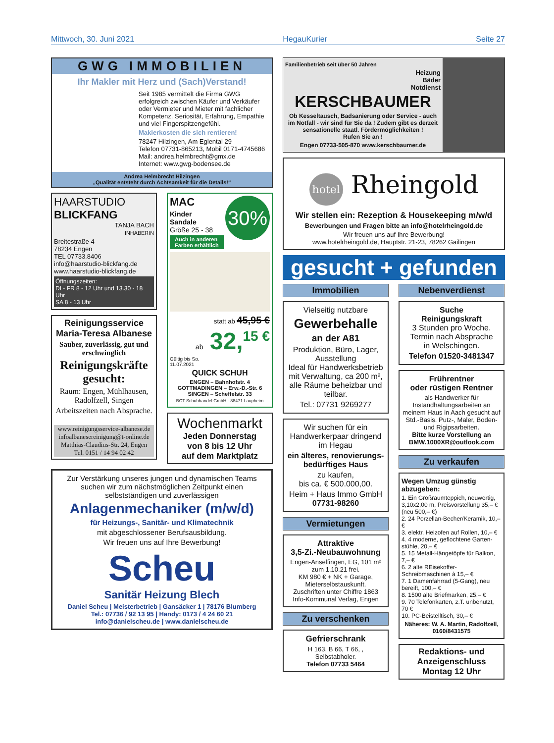Mittwoch, 30. Juni 2021 HegauKurier Seite 27
GWG IMMOBILIEN
Ihr Makler mit Herz und (Sach)Verstand!
Seit 1985 vermittelt die Firma GWG erfolgreich zwischen Käufer und Verkäufer oder Vermieter und Mieter mit fachlicher Kompetenz. Seriosität, Erfahrung, Empathie und viel Fingerspitzengefühl.
Maklerkosten die sich rentieren!
78247 Hilzingen, Am Eglental 29
Telefon 07731-865213, Mobil 0171-4745686
Mail: andrea.helmbrecht@gmx.de
Internet: www.gwg-bodensee.de
Andrea Helmbrecht Hilzingen
„Qualität entsteht durch Achtsamkeit für die Details!“
HAARSTUDIO
BLICKFANG
TANJA BACH
INHABERIN
Breitestraße 4
78234 Engen
TEL 07733.8406
info@haarstudio-blickfang.de
www.haarstudio-blickfang.de
Öffnungszeiten:
DI - FR 8 - 12 Uhr und 13.30 - 18 Uhr
SA 8 - 13 Uhr
Reinigungsservice Maria-Teresa Albanese
Sauber, zuverlässig, gut und erschwinglich
Reinigungskräfte gesucht:
Raum: Engen, Mühlhausen, Radolfzell, Singen
Arbeitszeiten nach Absprache.
www.reinigungsservice-albanese.de
infoalbanesereinigung@t-online.de
Matthias-Claudius-Str. 24, Engen
Tel. 0151 / 14 94 02 42
MAC
30%
Kinder
Sandale
Größe 25 - 38
Auch in anderen
Farben erhältlich
statt ab 45,95 €
ab 32,<sup>15 €</sup>
Gültig bis So.
11.07.2021
QUICK SCHUH
ENGEN – Bahnhofstr. 4
GOTTMADINGEN – Erw.-D.-Str. 6
SINGEN – Scheffelstr. 33
BCT Schuhhandel GmbH - 88471 Laupheim
Wochenmarkt
Jeden Donnerstag
von 8 bis 12 Uhr
auf dem Marktplatz
Zur Verstärkung unseres jungen und dynamischen Teams suchen wir zum nächstmöglichen Zeitpunkt einen selbstständigen und zuverlässigen
Anlagenmechaniker (m/w/d)
für Heizungs-, Sanitär- und Klimatechnik
mit abgeschlossener Berufsausbildung.
Wir freuen uns auf Ihre Bewerbung!
Scheu
Sanitär Heizung Blech
Daniel Scheu | Meisterbetrieb | Gansäcker 1 | 78176 Blumberg
Tel.: 07736 / 92 13 95 | Handy: 0173 / 4 24 60 21
info@danielscheu.de | www.danielscheu.de
Familienbetrieb seit über 50 Jahren
Heizung
Bäder
Notdienst
KERSCHBAUMER
Ob Kesseltausch, Badsanierung oder Service - auch im Notfall - wir sind für Sie da ! Zudem gibt es derzeit sensationelle staatl. Fördermöglichkeiten !
Rufen Sie an !
Engen 07733-505-870 www.kerschbaumer.de
hotel Rheingold
Wir stellen ein: Rezeption & Housekeeping m/w/d
Bewerbungen und Fragen bitte an info@hotelrheingold.de
Wir freuen uns auf Ihre Bewerbung!
www.hotelrheingold.de, Hauptstr. 21-23, 78262 Gailingen
gesucht + gefunden
Immobilien
Vielseitig nutzbare
Gewerbehalle
an der A81
Produktion, Büro, Lager, Ausstellung
Ideal für Handwerksbetrieb mit Verwaltung, ca 200 m², alle Räume beheizbar und teilbar.
Tel.: 07731 9269277
Wir suchen für ein Handwerkerpaar dringend im Hegau
ein älteres, renovierungs-bedürftiges Haus
zu kaufen,
bis ca. € 500.000,00.
Heim + Haus Immo GmbH
07731-98260
Vermietungen
Attraktive
3,5-Zi.-Neubauwohnung
Engen-Anselfingen, EG, 101 m² zum 1.10.21 frei.
KM 980 € + NK + Garage, Mieterselbstauskunft.
Zuschriften unter Chiffre 1863
Info-Kommunal Verlag, Engen
Zu verschenken
Gefrierschrank
H 163, B 66, T 66, ,
Selbstabholer.
Telefon 07733 5464
Nebenverdienst
Suche
Reinigungskraft
3 Stunden pro Woche.
Termin nach Absprache
in Welschingen.
Telefon 01520-3481347
Frührentner
oder rüstigen Rentner
als Handwerker für Instandhaltungsarbeiten an meinem Haus in Aach gesucht auf Std.-Basis. Putz-, Maler, Boden- und Rigipsarbeiten.
Bitte kurze Vorstellung an BMW.1000XR@outlook.com
Zu verkaufen
Wegen Umzug günstig abzugeben:
1. Ein Großraumteppich, neuwertig, 3,10x2,00 m, Preisvorstellung 35,– € (neu 500,– €)
2. 24 Porzellan-Becher/Keramik, 10,– €
3. elektr. Heizofen auf Rollen, 10,– €
4. 4 moderne, geflochtene Garten-stühle, 20,– €
5. 15 Metall-Hängetöpfe für Balkon, 7,– €
6. 2 alte REisekoffer-Schreibmaschinen à 15,– €
7. 1 Damenfahrrad (5-Gang), neu bereift, 100,– €
8. 1500 alte Briefmarken, 25,– €
9. 70 Telefonkarten, z.T. unbenutzt, 70 €
10. PC-Beistelltisch, 30,– €
Näheres: W. A. Martin, Radolfzell, 0160/8431575
Redaktions- und Anzeigenschluss Montag 12 Uhr